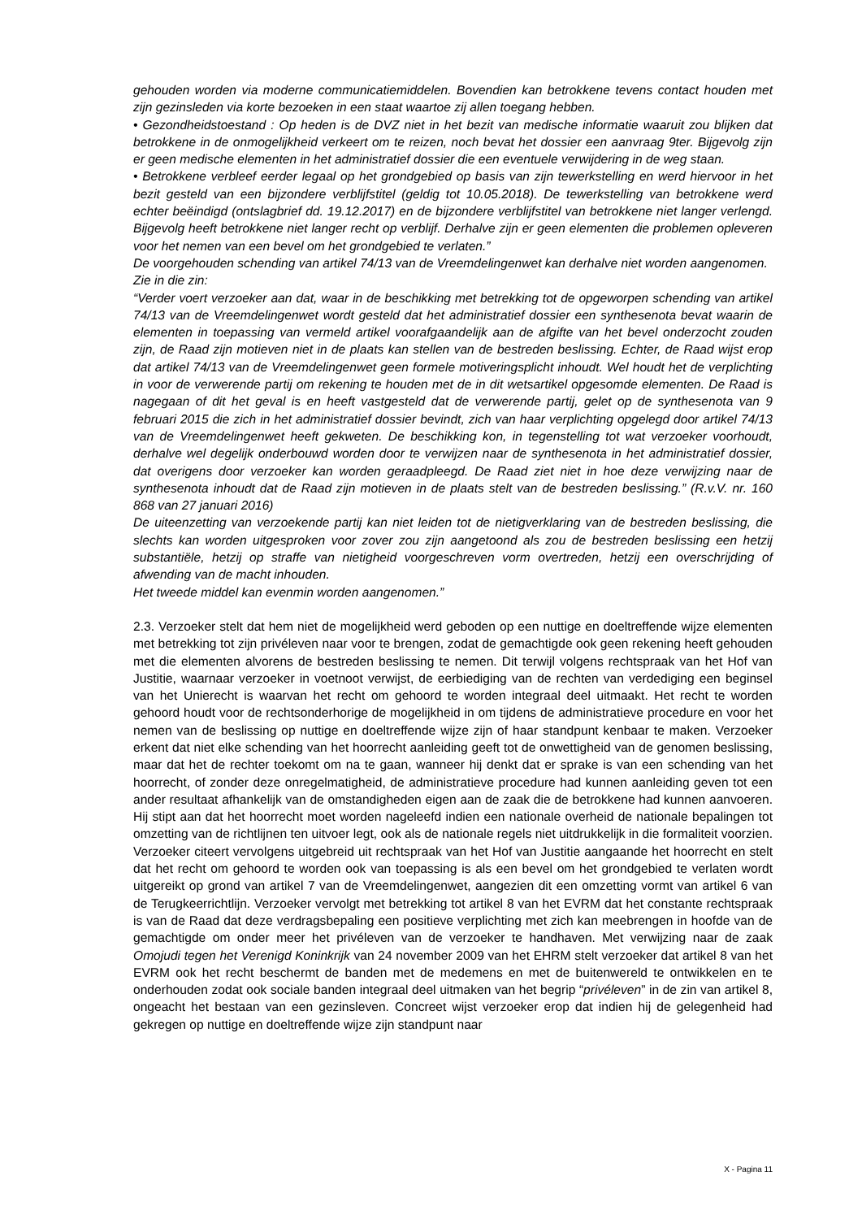gehouden worden via moderne communicatiemiddelen. Bovendien kan betrokkene tevens contact houden met zijn gezinsleden via korte bezoeken in een staat waartoe zij allen toegang hebben.
• Gezondheidstoestand : Op heden is de DVZ niet in het bezit van medische informatie waaruit zou blijken dat betrokkene in de onmogelijkheid verkeert om te reizen, noch bevat het dossier een aanvraag 9ter. Bijgevolg zijn er geen medische elementen in het administratief dossier die een eventuele verwijdering in de weg staan.
• Betrokkene verbleef eerder legaal op het grondgebied op basis van zijn tewerkstelling en werd hiervoor in het bezit gesteld van een bijzondere verblijfstitel (geldig tot 10.05.2018). De tewerkstelling van betrokkene werd echter beëindigd (ontslagbrief dd. 19.12.2017) en de bijzondere verblijfstitel van betrokkene niet langer verlengd. Bijgevolg heeft betrokkene niet langer recht op verblijf. Derhalve zijn er geen elementen die problemen opleveren voor het nemen van een bevel om het grondgebied te verlaten.”
De voorgehouden schending van artikel 74/13 van de Vreemdelingenwet kan derhalve niet worden aangenomen.
Zie in die zin:
“Verder voert verzoeker aan dat, waar in de beschikking met betrekking tot de opgeworpen schending van artikel 74/13 van de Vreemdelingenwet wordt gesteld dat het administratief dossier een synthesenota bevat waarin de elementen in toepassing van vermeld artikel voorafgaandelijk aan de afgifte van het bevel onderzocht zouden zijn, de Raad zijn motieven niet in de plaats kan stellen van de bestreden beslissing. Echter, de Raad wijst erop dat artikel 74/13 van de Vreemdelingenwet geen formele motiveringsplicht inhoudt. Wel houdt het de verplichting in voor de verwerende partij om rekening te houden met de in dit wetsartikel opgesomde elementen. De Raad is nagegaan of dit het geval is en heeft vastgesteld dat de verwerende partij, gelet op de synthesenota van 9 februari 2015 die zich in het administratief dossier bevindt, zich van haar verplichting opgelegd door artikel 74/13 van de Vreemdelingenwet heeft gekweten. De beschikking kon, in tegenstelling tot wat verzoeker voorhoudt, derhalve wel degelijk onderbouwd worden door te verwijzen naar de synthesenota in het administratief dossier, dat overigens door verzoeker kan worden geraadpleegd. De Raad ziet niet in hoe deze verwijzing naar de synthesenota inhoudt dat de Raad zijn motieven in de plaats stelt van de bestreden beslissing.” (R.v.V. nr. 160 868 van 27 januari 2016)
De uiteenzetting van verzoekende partij kan niet leiden tot de nietigverklaring van de bestreden beslissing, die slechts kan worden uitgesproken voor zover zou zijn aangetoond als zou de bestreden beslissing een hetzij substantiële, hetzij op straffe van nietigheid voorgeschreven vorm overtreden, hetzij een overschrijding of afwending van de macht inhouden.
Het tweede middel kan evenmin worden aangenomen.”
2.3. Verzoeker stelt dat hem niet de mogelijkheid werd geboden op een nuttige en doeltreffende wijze elementen met betrekking tot zijn privéleven naar voor te brengen, zodat de gemachtigde ook geen rekening heeft gehouden met die elementen alvorens de bestreden beslissing te nemen. Dit terwijl volgens rechtspraak van het Hof van Justitie, waarnaar verzoeker in voetnoot verwijst, de eerbiediging van de rechten van verdediging een beginsel van het Unierecht is waarvan het recht om gehoord te worden integraal deel uitmaakt. Het recht te worden gehoord houdt voor de rechtsonderhorige de mogelijkheid in om tijdens de administratieve procedure en voor het nemen van de beslissing op nuttige en doeltreffende wijze zijn of haar standpunt kenbaar te maken. Verzoeker erkent dat niet elke schending van het hoorrecht aanleiding geeft tot de onwettigheid van de genomen beslissing, maar dat het de rechter toekomt om na te gaan, wanneer hij denkt dat er sprake is van een schending van het hoorrecht, of zonder deze onregelmatigheid, de administratieve procedure had kunnen aanleiding geven tot een ander resultaat afhankelijk van de omstandigheden eigen aan de zaak die de betrokkene had kunnen aanvoeren. Hij stipt aan dat het hoorrecht moet worden nageleefd indien een nationale overheid de nationale bepalingen tot omzetting van de richtlijnen ten uitvoer legt, ook als de nationale regels niet uitdrukkelijk in die formaliteit voorzien. Verzoeker citeert vervolgens uitgebreid uit rechtspraak van het Hof van Justitie aangaande het hoorrecht en stelt dat het recht om gehoord te worden ook van toepassing is als een bevel om het grondgebied te verlaten wordt uitgereikt op grond van artikel 7 van de Vreemdelingenwet, aangezien dit een omzetting vormt van artikel 6 van de Terugkeerrichtlijn. Verzoeker vervolgt met betrekking tot artikel 8 van het EVRM dat het constante rechtspraak is van de Raad dat deze verdragsbepaling een positieve verplichting met zich kan meebrengen in hoofde van de gemachtigde om onder meer het privéleven van de verzoeker te handhaven. Met verwijzing naar de zaak Omojudi tegen het Verenigd Koninkrijk van 24 november 2009 van het EHRM stelt verzoeker dat artikel 8 van het EVRM ook het recht beschermt de banden met de medemens en met de buitenwereld te ontwikkelen en te onderhouden zodat ook sociale banden integraal deel uitmaken van het begrip “privéleven” in de zin van artikel 8, ongeacht het bestaan van een gezinsleven. Concreet wijst verzoeker erop dat indien hij de gelegenheid had gekregen op nuttige en doeltreffende wijze zijn standpunt naar
X - Pagina 11